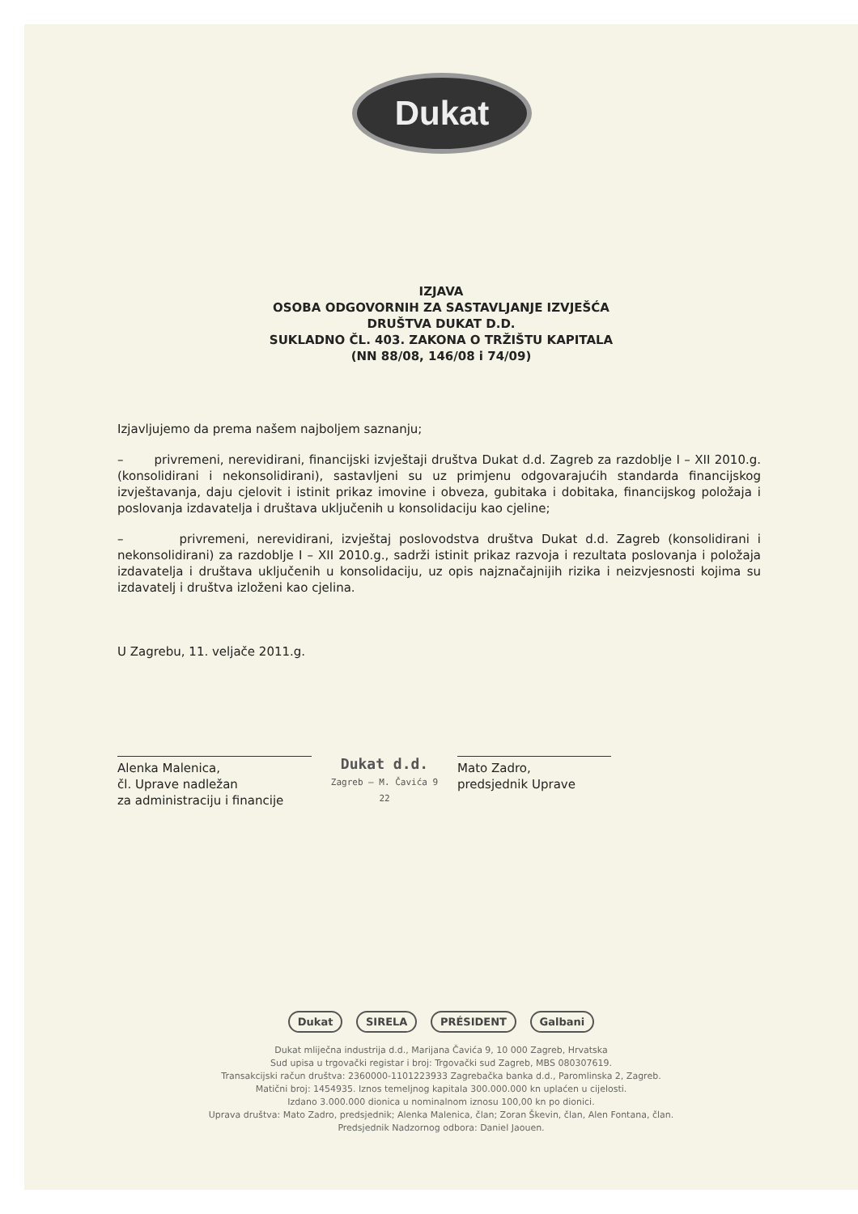Dukat
IZJAVA
OSOBA ODGOVORNIH ZA SASTAVLJANJE IZVJEŠĆA
DRUŠTVA DUKAT D.D.
SUKLADNO ČL. 403. ZAKONA O TRŽIŠTU KAPITALA
(NN 88/08, 146/08 i 74/09)
Izjavljujemo da prema našem najboljem saznanju;
– privremeni, nerevidirani, financijski izvještaji društva Dukat d.d. Zagreb za razdoblje I – XII 2010.g. (konsolidirani i nekonsolidirani), sastavljeni su uz primjenu odgovarajućih standarda financijskog izvještavanja, daju cjelovit i istinit prikaz imovine i obveza, gubitaka i dobitaka, financijskog položaja i poslovanja izdavatelja i društava uključenih u konsolidaciju kao cjeline;
– privremeni, nerevidirani, izvještaj poslovodstva društva Dukat d.d. Zagreb (konsolidirani i nekonsolidirani) za razdoblje I – XII 2010.g., sadrži istinit prikaz razvoja i rezultata poslovanja i položaja izdavatelja i društava uključenih u konsolidaciju, uz opis najznačajnijih rizika i neizvjesnosti kojima su izdavatelj i društva izloženi kao cjelina.
U Zagrebu, 11. veljače 2011.g.
Alenka Malenica,
čl. Uprave nadležan
za administraciju i financije
Dukat d.d.
Zagreb – M. Čavića 9
22
Mato Zadro,
predsjednik Uprave
Dukat SIRELA PRÉSIDENT Galbani
Dukat mliječna industrija d.d., Marijana Čavića 9, 10 000 Zagreb, Hrvatska
Sud upisa u trgovački registar i broj: Trgovački sud Zagreb, MBS 080307619.
Transakcijski račun društva: 2360000-1101223933 Zagrebačka banka d.d., Paromlinska 2, Zagreb.
Matični broj: 1454935. Iznos temeljnog kapitala 300.000.000 kn uplaćen u cijelosti.
Izdano 3.000.000 dionica u nominalnom iznosu 100,00 kn po dionici.
Uprava društva: Mato Zadro, predsjednik; Alenka Malenica, član; Zoran Škevin, član, Alen Fontana, član.
Predsjednik Nadzornog odbora: Daniel Jaouen.